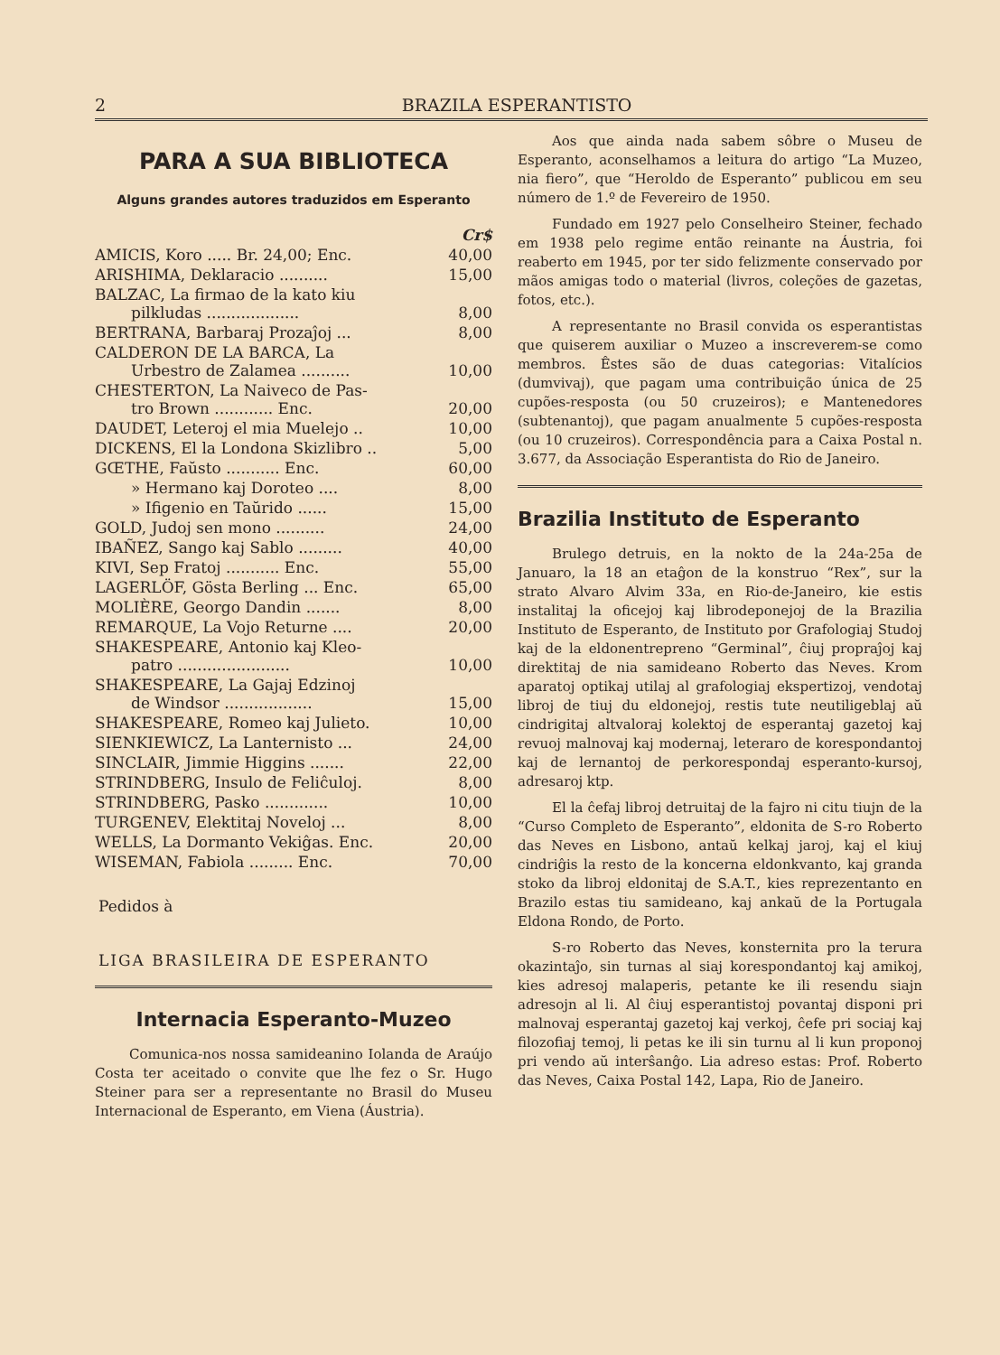2 BRAZILA ESPERANTISTO
PARA A SUA BIBLIOTECA
Alguns grandes autores traduzidos em Esperanto
| | Cr$ |
| AMICIS, Koro ..... Br. 24,00; Enc. | 40,00 |
| ARISHIMA, Deklaracio .......... | 15,00 |
| BALZAC, La firmao de la kato kiu pilkludas ................... | 8,00 |
| BERTRANA, Barbaraj Prozaĵoj ... | 8,00 |
| CALDERON DE LA BARCA, La Urbestro de Zalamea .......... | 10,00 |
| CHESTERTON, La Naiveco de Pas- tro Brown ............ Enc. | 20,00 |
| DAUDET, Leteroj el mia Muelejo .. | 10,00 |
| DICKENS, El la Londona Skizlibro .. | 5,00 |
| GŒTHE, Faŭsto ........... Enc. | 60,00 |
| » Hermano kaj Doroteo .... | 8,00 |
| » Ifigenio en Taŭrido ...... | 15,00 |
| GOLD, Judoj sen mono .......... | 24,00 |
| IBAÑEZ, Sango kaj Sablo ......... | 40,00 |
| KIVI, Sep Fratoj ........... Enc. | 55,00 |
| LAGERLÖF, Gösta Berling ... Enc. | 65,00 |
| MOLIÈRE, Georgo Dandin ....... | 8,00 |
| REMARQUE, La Vojo Returne .... | 20,00 |
| SHAKESPEARE, Antonio kaj Kleo- patro ....................... | 10,00 |
| SHAKESPEARE, La Gajaj Edzinoj de Windsor .................. | 15,00 |
| SHAKESPEARE, Romeo kaj Julieto. | 10,00 |
| SIENKIEWICZ, La Lanternisto ... | 24,00 |
| SINCLAIR, Jimmie Higgins ....... | 22,00 |
| STRINDBERG, Insulo de Feliĉuloj. | 8,00 |
| STRINDBERG, Pasko ............. | 10,00 |
| TURGENEV, Elektitaj Noveloj ... | 8,00 |
| WELLS, La Dormanto Vekiĝas. Enc. | 20,00 |
| WISEMAN, Fabiola ......... Enc. | 70,00 |
Pedidos à
LIGA BRASILEIRA DE ESPERANTO
Internacia Esperanto-Muzeo
Comunica-nos nossa samideanino Iolanda de Araújo Costa ter aceitado o convite que lhe fez o Sr. Hugo Steiner para ser a representante no Brasil do Museu Internacional de Esperanto, em Viena (Áustria).
Aos que ainda nada sabem sôbre o Museu de Esperanto, aconselhamos a leitura do artigo “La Muzeo, nia fiero”, que “Heroldo de Esperanto” publicou em seu número de 1.º de Fevereiro de 1950.
Fundado em 1927 pelo Conselheiro Steiner, fechado em 1938 pelo regime então reinante na Áustria, foi reaberto em 1945, por ter sido felizmente conservado por mãos amigas todo o material (livros, coleções de gazetas, fotos, etc.).
A representante no Brasil convida os esperantistas que quiserem auxiliar o Muzeo a inscreverem-se como membros. Êstes são de duas categorias: Vitalícios (dumvivaj), que pagam uma contribuição única de 25 cupões-resposta (ou 50 cruzeiros); e Mantenedores (subtenantoj), que pagam anualmente 5 cupões-resposta (ou 10 cruzeiros). Correspondência para a Caixa Postal n. 3.677, da Associação Esperantista do Rio de Janeiro.
Brazilia Instituto de Esperanto
Brulego detruis, en la nokto de la 24a-25a de Januaro, la 18 an etaĝon de la konstruo “Rex”, sur la strato Alvaro Alvim 33a, en Rio-de-Janeiro, kie estis instalitaj la oficejoj kaj librodeponejoj de la Brazilia Instituto de Esperanto, de Instituto por Grafologiaj Studoj kaj de la eldonentrepreno “Germinal”, ĉiuj propraĵoj kaj direktitaj de nia samideano Roberto das Neves. Krom aparatoj optikaj utilaj al grafologiaj ekspertizoj, vendotaj libroj de tiuj du eldonejoj, restis tute neutiligeblaj aŭ cindrigitaj altvaloraj kolektoj de esperantaj gazetoj kaj revuoj malnovaj kaj modernaj, leteraro de korespondantoj kaj de lernantoj de perkorespondaj esperanto-kursoj, adresaroj ktp.
El la ĉefaj libroj detruitaj de la fajro ni citu tiujn de la “Curso Completo de Esperanto”, eldonita de S-ro Roberto das Neves en Lisbono, antaŭ kelkaj jaroj, kaj el kiuj cindriĝis la resto de la koncerna eldonkvanto, kaj granda stoko da libroj eldonitaj de S.A.T., kies reprezentanto en Brazilo estas tiu samideano, kaj ankaŭ de la Portugala Eldona Rondo, de Porto.
S-ro Roberto das Neves, konsternita pro la terura okazintaĵo, sin turnas al siaj korespondantoj kaj amikoj, kies adresoj malaperis, petante ke ili resendu siajn adresojn al li. Al ĉiuj esperantistoj povantaj disponi pri malnovaj esperantaj gazetoj kaj verkoj, ĉefe pri sociaj kaj filozofiaj temoj, li petas ke ili sin turnu al li kun proponoj pri vendo aŭ interŝanĝo. Lia adreso estas: Prof. Roberto das Neves, Caixa Postal 142, Lapa, Rio de Janeiro.